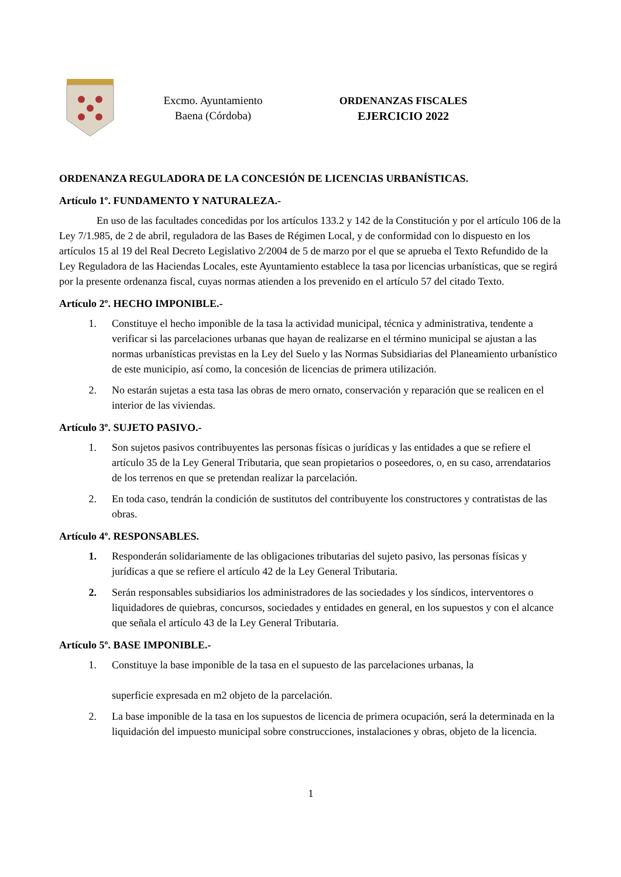Excmo. Ayuntamiento
Baena (Córdoba)
ORDENANZAS FISCALES
EJERCICIO 2022
ORDENANZA REGULADORA DE LA CONCESIÓN DE LICENCIAS URBANÍSTICAS.
Artículo 1º. FUNDAMENTO Y NATURALEZA.-
En uso de las facultades concedidas por los artículos 133.2 y 142 de la Constitución y por el artículo 106 de la Ley 7/1.985, de 2 de abril, reguladora de las Bases de Régimen Local, y de conformidad con lo dispuesto en los artículos 15 al 19 del Real Decreto Legislativo 2/2004 de 5 de marzo por el que se aprueba el Texto Refundido de la Ley Reguladora de las Haciendas Locales, este Ayuntamiento establece la tasa por licencias urbanísticas, que se regirá por la presente ordenanza fiscal, cuyas normas atienden a los prevenido en el artículo 57 del citado Texto.
Artículo 2º. HECHO IMPONIBLE.-
1. Constituye el hecho imponible de la tasa la actividad municipal, técnica y administrativa, tendente a verificar si las parcelaciones urbanas que hayan de realizarse en el término municipal se ajustan a las normas urbanísticas previstas en la Ley del Suelo y las Normas Subsidiarias del Planeamiento urbanístico de este municipio, así como, la concesión de licencias de primera utilización.
2. No estarán sujetas a esta tasa las obras de mero ornato, conservación y reparación que se realicen en el interior de las viviendas.
Artículo 3º. SUJETO PASIVO.-
1. Son sujetos pasivos contribuyentes las personas físicas o jurídicas y las entidades a que se refiere el artículo 35 de la Ley General Tributaria, que sean propietarios o poseedores, o, en su caso, arrendatarios de los terrenos en que se pretendan realizar la parcelación.
2. En toda caso, tendrán la condición de sustitutos del contribuyente los constructores y contratistas de las obras.
Artículo 4º. RESPONSABLES.
1. Responderán solidariamente de las obligaciones tributarias del sujeto pasivo, las personas físicas y jurídicas a que se refiere el artículo 42 de la Ley General Tributaria.
2. Serán responsables subsidiarios los administradores de las sociedades y los síndicos, interventores o liquidadores de quiebras, concursos, sociedades y entidades en general, en los supuestos y con el alcance que señala el artículo 43 de la Ley General Tributaria.
Artículo 5º. BASE IMPONIBLE.-
1. Constituye la base imponible de la tasa en el supuesto de las parcelaciones urbanas, la
superficie expresada en m2 objeto de la parcelación.
2. La base imponible de la tasa en los supuestos de licencia de primera ocupación, será la determinada en la liquidación del impuesto municipal sobre construcciones, instalaciones y obras, objeto de la licencia.
1